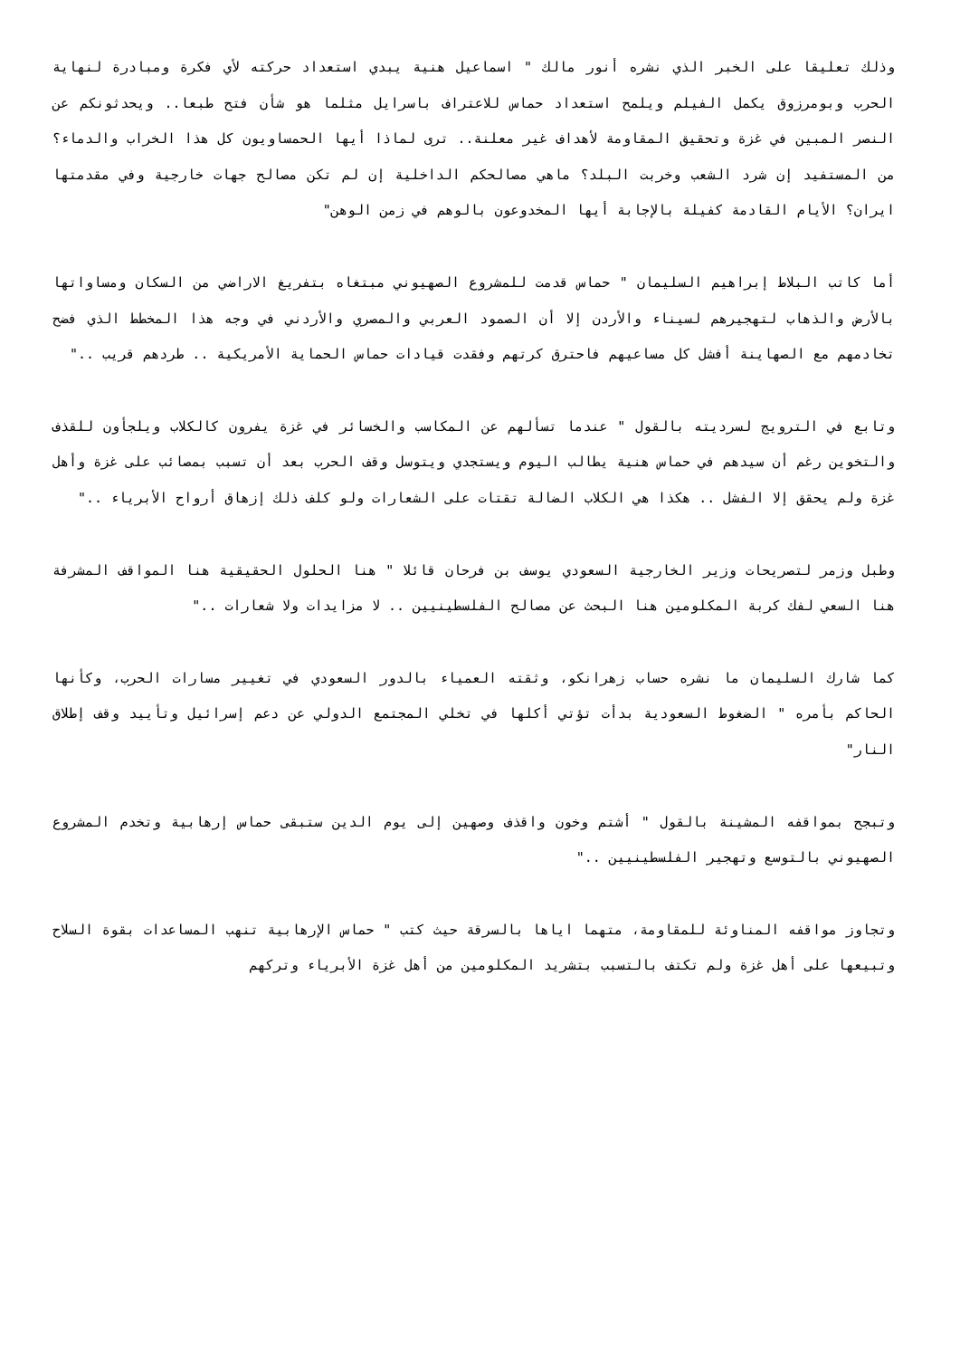وذلك تعليقا على الخبر الذي نشره أنور مالك " اسماعيل هنية يبدي استعداد حركته لأي فكرة ومبادرة لنهاية الحرب وبومرزوق يكمل الفيلم ويلمح استعداد حماس للاعتراف باسرايل مثلما هو شأن فتح طبعا.. ويحدثونكم عن النصر المبين في غزة وتحقيق المقاومة لأهداف غير معلنة.. ترى لماذا أيها الحمساويون كل هذا الخراب والدماء؟ من المستفيد إن شرد الشعب وخربت البلد؟ ماهي مصالحكم الداخلية إن لم تكن مصالح جهات خارجية وفي مقدمتها ايران؟ الأيام القادمة كفيلة بالإجابة أيها المخدوعون بالوهم في زمن الوهن"
أما كاتب البلاط إبراهيم السليمان " حماس قدمت للمشروع الصهيوني مبتغاه بتفريغ الاراضي من السكان ومساواتها بالأرض والذهاب لتهجيرهم لسيناء والأردن إلا أن الصمود العربي والمصري والأردني في وجه هذا المخطط الذي فضح تخادمهم مع الصهاينة أفشل كل مساعيهم فاحترق كرتهم وفقدت قيادات حماس الحماية الأمريكية .. طردهم قريب .."
وتابع في الترويج لسرديته بالقول " عندما تسألهم عن المكاسب والخسائر في غزة يفرون كالكلاب ويلجأون للقذف والتخوين رغم أن سيدهم في حماس هنية يطالب اليوم ويستجدي ويتوسل وقف الحرب بعد أن تسبب بمصائب على غزة وأهل غزة ولم يحقق إلا الفشل .. هكذا هي الكلاب الضالة تقتات على الشعارات ولو كلف ذلك إزهاق أرواح الأبرياء .."
وطبل وزمر لتصريحات وزير الخارجية السعودي يوسف بن فرحان قائلا " هنا الحلول الحقيقية هنا المواقف المشرفة هنا السعي لفك كربة المكلومين هنا البحث عن مصالح الفلسطينيين .. لا مزايدات ولا شعارات .."
كما شارك السليمان ما نشره حساب زهرانكو، وثقته العمياء بالدور السعودي في تغيير مسارات الحرب، وكأنها الحاكم بأمره " الضغوط السعودية بدأت تؤتي أكلها في تخلي المجتمع الدولي عن دعم إسرائيل وتأييد وقف إطلاق النار"
وتبجح بمواقفه المشينة بالقول " أشتم وخون واقذف وصهين إلى يوم الدين ستبقى حماس إرهابية وتخدم المشروع الصهيوني بالتوسع وتهجير الفلسطينيين .."
وتجاوز مواقفه المناوئة للمقاومة، متهما اياها بالسرقة حيث كتب " حماس الإرهابية تنهب المساعدات بقوة السلاح وتبيعها على أهل غزة ولم تكتف بالتسبب بتشريد المكلومين من أهل غزة الأبرياء وتركهم